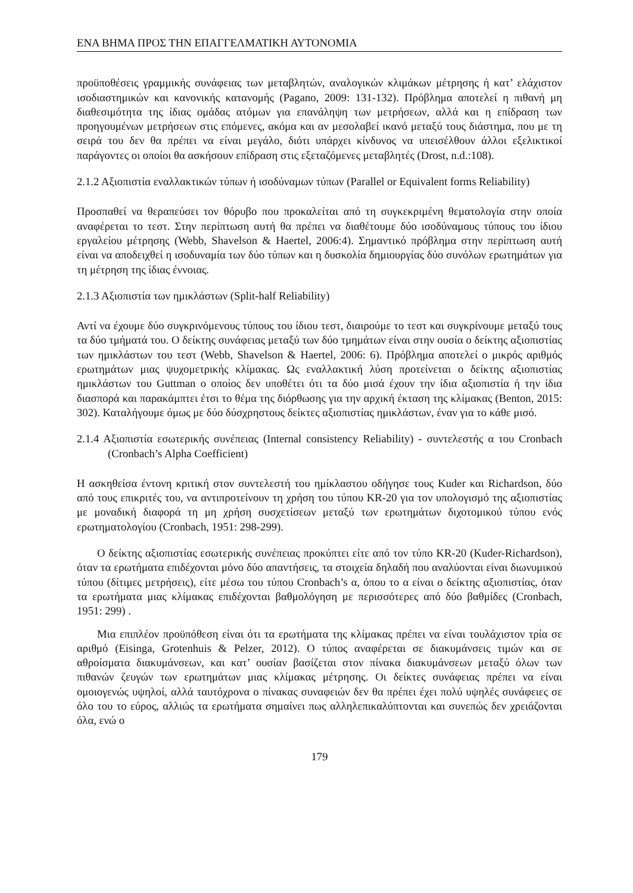ΕΝΑ ΒΗΜΑ ΠΡΟΣ ΤΗΝ ΕΠΑΓΓΕΛΜΑΤΙΚΗ ΑΥΤΟΝΟΜΙΑ
προϋποθέσεις γραμμικής συνάφειας των μεταβλητών, αναλογικών κλιμάκων μέτρησης ή κατ’ ελάχιστον ισοδιαστημικών και κανονικής κατανομής (Pagano, 2009: 131-132). Πρόβλημα αποτελεί η πιθανή μη διαθεσιμότητα της ίδιας ομάδας ατόμων για επανάληψη των μετρήσεων, αλλά και η επίδραση των προηγουμένων μετρήσεων στις επόμενες, ακόμα και αν μεσολαβεί ικανό μεταξύ τους διάστημα, που με τη σειρά του δεν θα πρέπει να είναι μεγάλο, διότι υπάρχει κίνδυνος να υπεισέλθουν άλλοι εξελικτικοί παράγοντες οι οποίοι θα ασκήσουν επίδραση στις εξεταζόμενες μεταβλητές (Drost, n.d.:108).
2.1.2 Αξιοπιστία εναλλακτικών τύπων ή ισοδύναμων τύπων (Parallel or Equivalent forms Reliability)
Προσπαθεί να θεραπεύσει τον θόρυβο που προκαλείται από τη συγκεκριμένη θεματολογία στην οποία αναφέρεται το τεστ. Στην περίπτωση αυτή θα πρέπει να διαθέτουμε δύο ισοδύναμους τύπους του ίδιου εργαλείου μέτρησης (Webb, Shavelson & Haertel, 2006:4). Σημαντικό πρόβλημα στην περίπτωση αυτή είναι να αποδειχθεί η ισοδυναμία των δύο τύπων και η δυσκολία δημιουργίας δύο συνόλων ερωτημάτων για τη μέτρηση της ίδιας έννοιας.
2.1.3 Αξιοπιστία των ημικλάστων (Split-half Reliability)
Αντί να έχουμε δύο συγκρινόμενους τύπους του ίδιου τεστ, διαιρούμε το τεστ και συγκρίνουμε μεταξύ τους τα δύο τμήματά του. Ο δείκτης συνάφειας μεταξύ των δύο τμημάτων είναι στην ουσία ο δείκτης αξιοπιστίας των ημικλάστων του τεστ (Webb, Shavelson & Haertel, 2006: 6). Πρόβλημα αποτελεί ο μικρός αριθμός ερωτημάτων μιας ψυχομετρικής κλίμακας. Ως εναλλακτική λύση προτείνεται ο δείκτης αξιοπιστίας ημικλάστων του Guttman ο οποίος δεν υποθέτει ότι τα δύο μισά έχουν την ίδια αξιοπιστία ή την ίδια διασπορά και παρακάμπτει έτσι το θέμα της διόρθωσης για την αρχική έκταση της κλίμακας (Benton, 2015: 302). Καταλήγουμε όμως με δύο δύσχρηστους δείκτες αξιοπιστίας ημικλάστων, έναν για το κάθε μισό.
2.1.4 Αξιοπιστία εσωτερικής συνέπειας (Internal consistency Reliability) - συντελεστής α του Cronbach (Cronbach’s Alpha Coefficient)
Η ασκηθείσα έντονη κριτική στον συντελεστή του ημίκλαστου οδήγησε τους Kuder και Richardson, δύο από τους επικριτές του, να αντιπροτείνουν τη χρήση του τύπου KR-20 για τον υπολογισμό της αξιοπιστίας με μοναδική διαφορά τη μη χρήση συσχετίσεων μεταξύ των ερωτημάτων διχοτομικού τύπου ενός ερωτηματολογίου (Cronbach, 1951: 298-299).
Ο δείκτης αξιοπιστίας εσωτερικής συνέπειας προκύπτει είτε από τον τύπο KR-20 (Kuder-Richardson), όταν τα ερωτήματα επιδέχονται μόνο δύο απαντήσεις, τα στοιχεία δηλαδή που αναλύονται είναι διωνυμικού τύπου (δίτιμες μετρήσεις), είτε μέσω του τύπου Cronbach’s α, όπου το α είναι ο δείκτης αξιοπιστίας, όταν τα ερωτήματα μιας κλίμακας επιδέχονται βαθμολόγηση με περισσότερες από δύο βαθμίδες (Cronbach, 1951: 299) .
Μια επιπλέον προϋπόθεση είναι ότι τα ερωτήματα της κλίμακας πρέπει να είναι τουλάχιστον τρία σε αριθμό (Eisinga, Grotenhuis & Pelzer, 2012). Ο τύπος αναφέρεται σε διακυμάνσεις τιμών και σε αθροίσματα διακυμάνσεων, και κατ’ ουσίαν βασίζεται στον πίνακα διακυμάνσεων μεταξύ όλων των πιθανών ζευγών των ερωτημάτων μιας κλίμακας μέτρησης. Οι δείκτες συνάφειας πρέπει να είναι ομοιογενώς υψηλοί, αλλά ταυτόχρονα ο πίνακας συναφειών δεν θα πρέπει έχει πολύ υψηλές συνάφειες σε όλο του το εύρος, αλλιώς τα ερωτήματα σημαίνει πως αλληλεπικαλύπτονται και συνεπώς δεν χρειάζονται όλα, ενώ ο
179